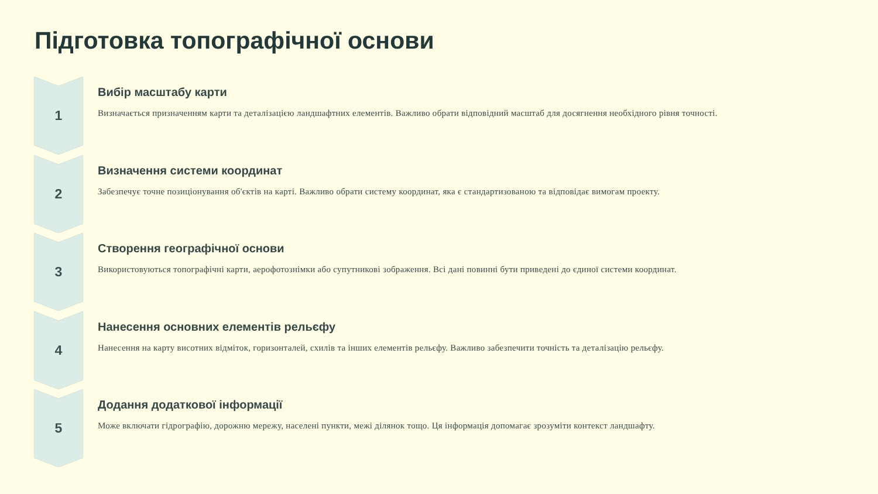Підготовка топографічної основи
1
Вибір масштабу карти
Визначається призначенням карти та деталізацією ландшафтних елементів. Важливо обрати відповідний масштаб для досягнення необхідного рівня точності.
2
Визначення системи координат
Забезпечує точне позиціонування об'єктів на карті. Важливо обрати систему координат, яка є стандартизованою та відповідає вимогам проекту.
3
Створення географічної основи
Використовуються топографічні карти, аерофотознімки або супутникові зображення. Всі дані повинні бути приведені до єдиної системи координат.
4
Нанесення основних елементів рельєфу
Нанесення на карту висотних відміток, горизонталей, схилів та інших елементів рельєфу. Важливо забезпечити точність та деталізацію рельєфу.
5
Додання додаткової інформації
Може включати гідрографію, дорожню мережу, населені пункти, межі ділянок тощо. Ця інформація допомагає зрозуміти контекст ландшафту.